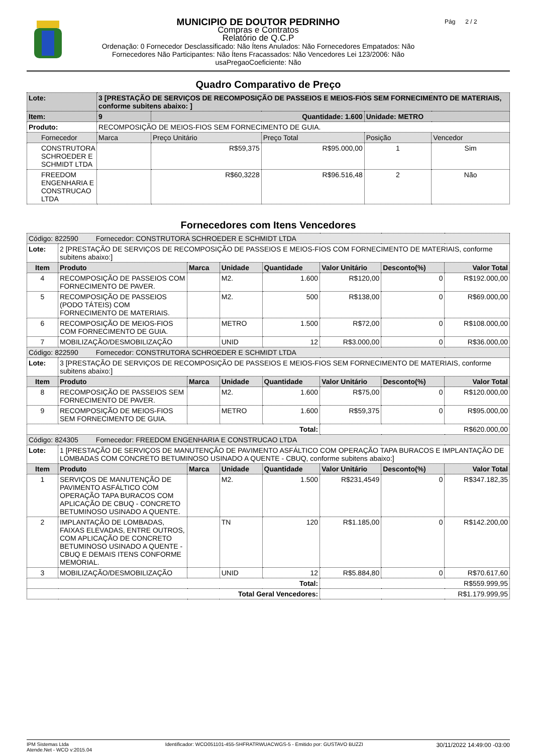MUNICIPIO DE DOUTOR PEDRINHO
Compras e Contratos
Relatório de Q.C.P
Ordenação: 0 Fornecedor Desclassificado: Não Ítens Anulados: Não Fornecedores Empatados: Não
Fornecedores Não Participantes: Não Ítens Fracassados: Não Vencedores Lei 123/2006: Não
usaPregaoCoeficiente: Não
Pág 2 / 2
Quadro Comparativo de Preço
| Lote: | 3 [PRESTAÇÃO DE SERVIÇOS DE RECOMPOSIÇÃO DE PASSEIOS E MEIOS-FIOS SEM FORNECIMENTO DE MATERIAIS, conforme subitens abaixo: ] | | | | |
| Item: | 9 | Quantidade: 1.600 | | Unidade: METRO | |
| Produto: | RECOMPOSIÇÃO DE MEIOS-FIOS SEM FORNECIMENTO DE GUIA. | | | | |
| Fornecedor | Marca | Preço Unitário | Preço Total | Posição | Vencedor |
| CONSTRUTORA SCHROEDER E SCHMIDT LTDA | | R$59,375 | R$95.000,00 | 1 | Sim |
| FREEDOM ENGENHARIA E CONSTRUCAO LTDA | | R$60,3228 | R$96.516,48 | 2 | Não |
Fornecedores com Itens Vencedores
| Código: 822590 Fornecedor: CONSTRUTORA SCHROEDER E SCHMIDT LTDA | | | | | | | |
| Lote: | 2 [PRESTAÇÃO DE SERVIÇOS DE RECOMPOSIÇÃO DE PASSEIOS E MEIOS-FIOS COM FORNECIMENTO DE MATERIAIS, conforme subitens abaixo:] | | | | | | |
| Item | Produto | Marca | Unidade | Quantidade | Valor Unitário | Desconto(%) | Valor Total |
| 4 | RECOMPOSIÇÃO DE PASSEIOS COM FORNECIMENTO DE PAVER. | | M2. | 1.600 | R$120,00 | 0 | R$192.000,00 |
| 5 | RECOMPOSIÇÃO DE PASSEIOS (PODO TÁTEIS) COM FORNECIMENTO DE MATERIAIS. | | M2. | 500 | R$138,00 | 0 | R$69.000,00 |
| 6 | RECOMPOSIÇÃO DE MEIOS-FIOS COM FORNECIMENTO DE GUIA. | | METRO | 1.500 | R$72,00 | 0 | R$108.000,00 |
| 7 | MOBILIZAÇÃO/DESMOBILIZAÇÃO | | UNID | 12 | R$3.000,00 | 0 | R$36.000,00 |
| Código: 822590 Fornecedor: CONSTRUTORA SCHROEDER E SCHMIDT LTDA | | | | | | | |
| Lote: | 3 [PRESTAÇÃO DE SERVIÇOS DE RECOMPOSIÇÃO DE PASSEIOS E MEIOS-FIOS SEM FORNECIMENTO DE MATERIAIS, conforme subitens abaixo:] | | | | | | |
| Item | Produto | Marca | Unidade | Quantidade | Valor Unitário | Desconto(%) | Valor Total |
| 8 | RECOMPOSIÇÃO DE PASSEIOS SEM FORNECIMENTO DE PAVER. | | M2. | 1.600 | R$75,00 | 0 | R$120.000,00 |
| 9 | RECOMPOSIÇÃO DE MEIOS-FIOS SEM FORNECIMENTO DE GUIA. | | METRO | 1.600 | R$59,375 | 0 | R$95.000,00 |
| Total: | | | | | R$620.000,00 | | |
| Código: 824305 Fornecedor: FREEDOM ENGENHARIA E CONSTRUCAO LTDA | | | | | | | |
| Lote: | 1 [PRESTAÇÃO DE SERVIÇOS DE MANUTENÇÃO DE PAVIMENTO ASFÁLTICO COM OPERAÇÃO TAPA BURACOS E IMPLANTAÇÃO DE LOMBADAS COM CONCRETO BETUMINOSO USINADO A QUENTE - CBUQ, conforme subitens abaixo:] | | | | | | |
| Item | Produto | Marca | Unidade | Quantidade | Valor Unitário | Desconto(%) | Valor Total |
| 1 | SERVIÇOS DE MANUTENÇÃO DE PAVIMENTO ASFÁLTICO COM OPERAÇÃO TAPA BURACOS COM APLICAÇÃO DE CBUQ - CONCRETO BETUMINOSO USINADO A QUENTE. | | M2. | 1.500 | R$231,4549 | 0 | R$347.182,35 |
| 2 | IMPLANTAÇÃO DE LOMBADAS, FAIXAS ELEVADAS, ENTRE OUTROS, COM APLICAÇÃO DE CONCRETO BETUMINOSO USINADO A QUENTE - CBUQ E DEMAIS ITENS CONFORME MEMORIAL. | | TN | 120 | R$1.185,00 | 0 | R$142.200,00 |
| 3 | MOBILIZAÇÃO/DESMOBILIZAÇÃO | | UNID | 12 | R$5.884,80 | 0 | R$70.617,60 |
| Total: | | | | | R$559.999,95 | | |
| Total Geral Vencedores: | | | | | R$1.179.999,95 | | |
IPM Sistemas Ltda
Atende.Net - WCO v:2015.04
Identificador: WCO051101-455-SHFRATRWUACWGS-5 - Emitido por: GUSTAVO BUZZI
30/11/2022 14:49:00 -03:00